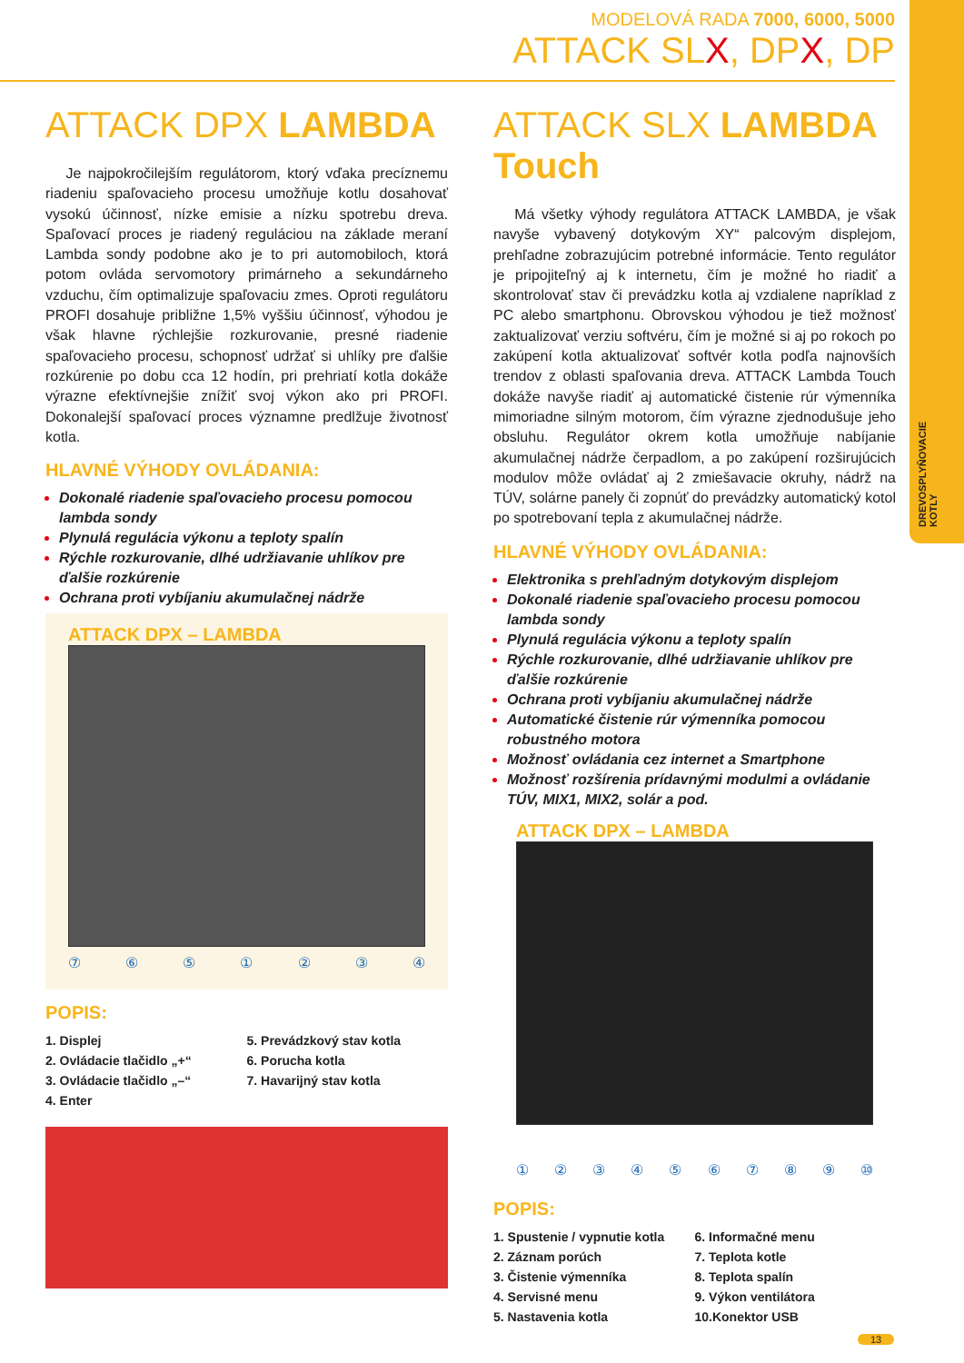DREVOSPLYŇOVACIE KOTLY
MODELOVÁ RADA 7000, 6000, 5000
ATTACK SLX, DPX, DP
ATTACK DPX LAMBDA
Je najpokročilejším regulátorom, ktorý vďaka precíznemu riadeniu spaľovacieho procesu umožňuje kotlu dosahovať vysokú účinnosť, nízke emisie a nízku spotrebu dreva. Spaľovací proces je riadený reguláciou na základe meraní Lambda sondy podobne ako je to pri automobiloch, ktorá potom ovláda servomotory primárneho a sekundárneho vzduchu, čím optimalizuje spaľovaciu zmes. Oproti regulátoru PROFI dosahuje približne 1,5% vyššiu účinnosť, výhodou je však hlavne rýchlejšie rozkurovanie, presné riadenie spaľovacieho procesu, schopnosť udržať si uhlíky pre ďalšie rozkúrenie po dobu cca 12 hodín, pri prehriatí kotla dokáže výrazne efektívnejšie znížiť svoj výkon ako pri PROFI. Dokonalejší spaľovací proces významne predlžuje životnosť kotla.
HLAVNÉ VÝHODY OVLÁDANIA:
Dokonalé riadenie spaľovacieho procesu pomocou lambda sondy
Plynulá regulácia výkonu a teploty spalín
Rýchle rozkurovanie, dlhé udržiavanie uhlíkov pre ďalšie rozkúrenie
Ochrana proti vybíjaniu akumulačnej nádrže
ATTACK DPX – LAMBDA
⑦⑥⑤①②③④
POPIS:
1. Displej
2. Ovládacie tlačidlo „+“
3. Ovládacie tlačidlo „–“
4. Enter
5. Prevádzkový stav kotla
6. Porucha kotla
7. Havarijný stav kotla
ATTACK SLX LAMBDA Touch
Má všetky výhody regulátora ATTACK LAMBDA, je však navyše vybavený dotykovým XY“ palcovým displejom, prehľadne zobrazujúcim potrebné informácie. Tento regulátor je pripojiteľný aj k internetu, čím je možné ho riadiť a skontrolovať stav či prevádzku kotla aj vzdialene napríklad z PC alebo smartphonu. Obrovskou výhodou je tiež možnosť zaktualizovať verziu softvéru, čím je možné si aj po rokoch po zakúpení kotla aktualizovať softvér kotla podľa najnovších trendov z oblasti spaľovania dreva. ATTACK Lambda Touch dokáže navyše riadiť aj automatické čistenie rúr výmenníka mimoriadne silným motorom, čím výrazne zjednodušuje jeho obsluhu. Regulátor okrem kotla umožňuje nabíjanie akumulačnej nádrže čerpadlom, a po zakúpení rozširujúcich modulov môže ovládať aj 2 zmiešavacie okruhy, nádrž na TÚV, solárne panely či zopnúť do prevádzky automatický kotol po spotrebovaní tepla z akumulačnej nádrže.
HLAVNÉ VÝHODY OVLÁDANIA:
Elektronika s prehľadným dotykovým displejom
Dokonalé riadenie spaľovacieho procesu pomocou lambda sondy
Plynulá regulácia výkonu a teploty spalín
Rýchle rozkurovanie, dlhé udržiavanie uhlíkov pre ďalšie rozkúrenie
Ochrana proti vybíjaniu akumulačnej nádrže
Automatické čistenie rúr výmenníka pomocou robustného motora
Možnosť ovládania cez internet a Smartphone
Možnosť rozšírenia prídavnými modulmi a ovládanie TÚV, MIX1, MIX2, solár a pod.
ATTACK DPX – LAMBDA
①②③④⑤⑥⑦⑧⑨ ⑩
POPIS:
1. Spustenie / vypnutie kotla
2. Záznam porúch
3. Čistenie výmenníka
4. Servisné menu
5. Nastavenia kotla
6. Informačné menu
7. Teplota kotle
8. Teplota spalín
9. Výkon ventilátora
10.Konektor USB
13